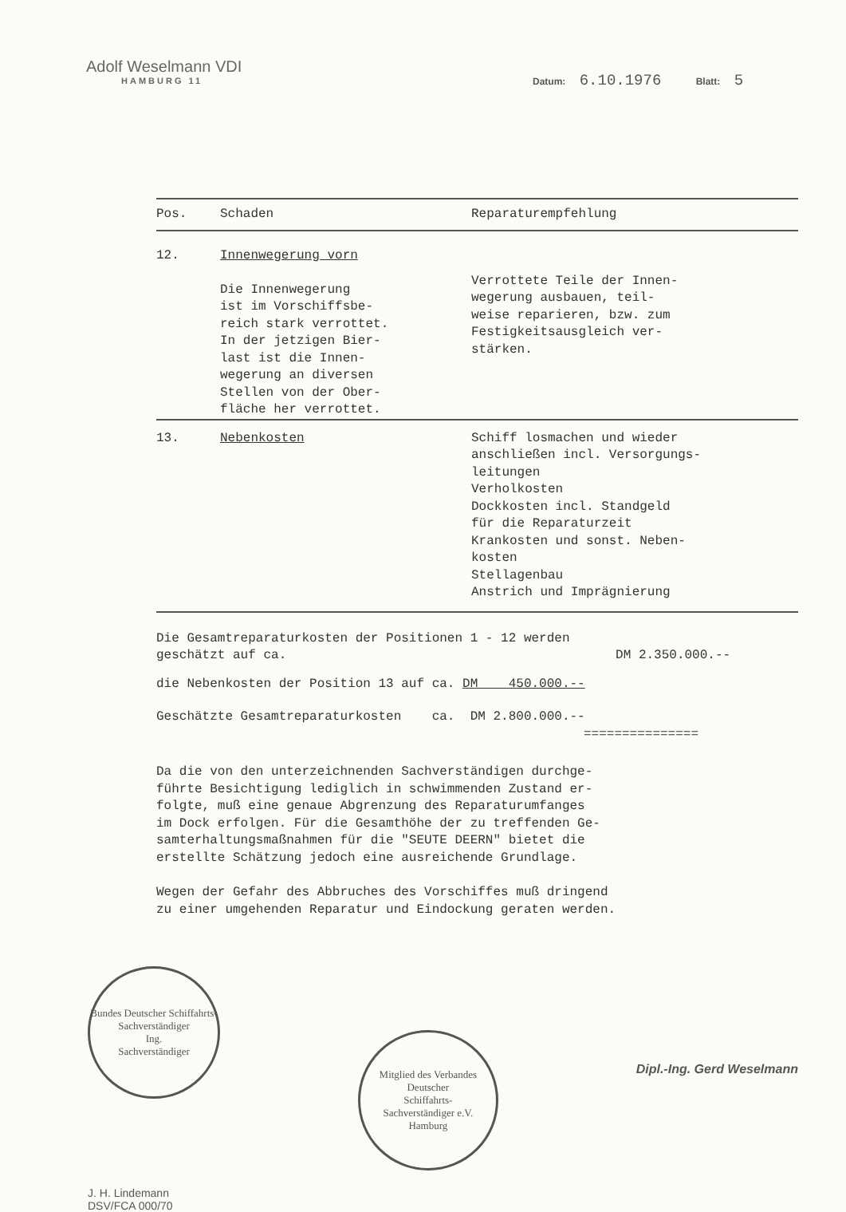Adolf Weselmann VDI
HAMBURG 11
Datum: 6.10.1976 Blatt: 5
| Pos. | Schaden | Reparaturempfehlung |
| --- | --- | --- |
| 12. | Innenwegerung vorn Die Innenwegerung ist im Vorschiffsbe- reich stark verrottet. In der jetzigen Bier- last ist die Innen- wegerung an diversen Stellen von der Ober- fläche her verrottet. | Verrottete Teile der Innen- wegerung ausbauen, teil- weise reparieren, bzw. zum Festigkeitsausgleich ver- stärken. |
| 13. | Nebenkosten | Schiff losmachen und wieder anschließen incl. Versorgungs- leitungen Verholkosten Dockkosten incl. Standgeld für die Reparaturzeit Krankosten und sonst. Neben- kosten Stellagenbau Anstrich und Imprägnierung |
Die Gesamtreparaturkosten der Positionen 1 - 12 werden
geschätzt auf ca. DM 2.350.000.--
die Nebenkosten der Position 13 auf ca. DM 450.000.--
Geschätzte Gesamtreparaturkosten ca. DM 2.800.000.--
===============
Da die von den unterzeichnenden Sachverständigen durchge-
führte Besichtigung lediglich in schwimmenden Zustand er-
folgte, muß eine genaue Abgrenzung des Reparaturumfanges
im Dock erfolgen. Für die Gesamthöhe der zu treffenden Ge-
samterhaltungsmaßnahmen für die "SEUTE DEERN" bietet die
erstellte Schätzung jedoch eine ausreichende Grundlage.
Wegen der Gefahr des Abbruches des Vorschiffes muß dringend
zu einer umgehenden Reparatur und Eindockung geraten werden.
Bundes Deutscher Schiffahrts-Sachverständiger
Ing.
Sachverständiger
J. H. Lindemann
DSV/FCA 000/70
Mitglied des Verbandes
Deutscher
Schiffahrts-
Sachverständiger e.V.
Hamburg
Dipl.-Ing. Gerd Weselmann